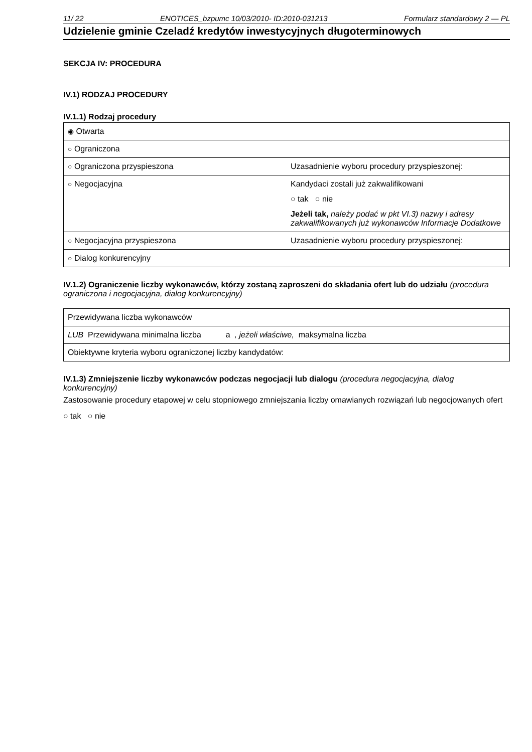11/ 22 ENOTICES_bzpumc 10/03/2010- ID:2010-031213 Formularz standardowy 2 — PL
Udzielenie gminie Czeladź kredytów inwestycyjnych długoterminowych
SEKCJA IV: PROCEDURA
IV.1) RODZAJ PROCEDURY
IV.1.1) Rodzaj procedury
| ◉ Otwarta | |
| ○ Ograniczona | |
| ○ Ograniczona przyspieszona | Uzasadnienie wyboru procedury przyspieszonej: |
| ○ Negocjacyjna | Kandydaci zostali już zakwalifikowani ○ tak ○ nie Jeżeli tak, należy podać w pkt VI.3) nazwy i adresy zakwalifikowanych już wykonawców Informacje Dodatkowe |
| ○ Negocjacyjna przyspieszona | Uzasadnienie wyboru procedury przyspieszonej: |
| ○ Dialog konkurencyjny | |
IV.1.2) Ograniczenie liczby wykonawców, którzy zostaną zaproszeni do składania ofert lub do udziału (procedura ograniczona i negocjacyjna, dialog konkurencyjny)
| Przewidywana liczba wykonawców |
| LUB Przewidywana minimalna liczba a , jeżeli właściwe, maksymalna liczba |
| Obiektywne kryteria wyboru ograniczonej liczby kandydatów: |
IV.1.3) Zmniejszenie liczby wykonawców podczas negocjacji lub dialogu (procedura negocjacyjna, dialog konkurencyjny)
Zastosowanie procedury etapowej w celu stopniowego zmniejszania liczby omawianych rozwiązań lub negocjowanych ofert
○ tak ○ nie